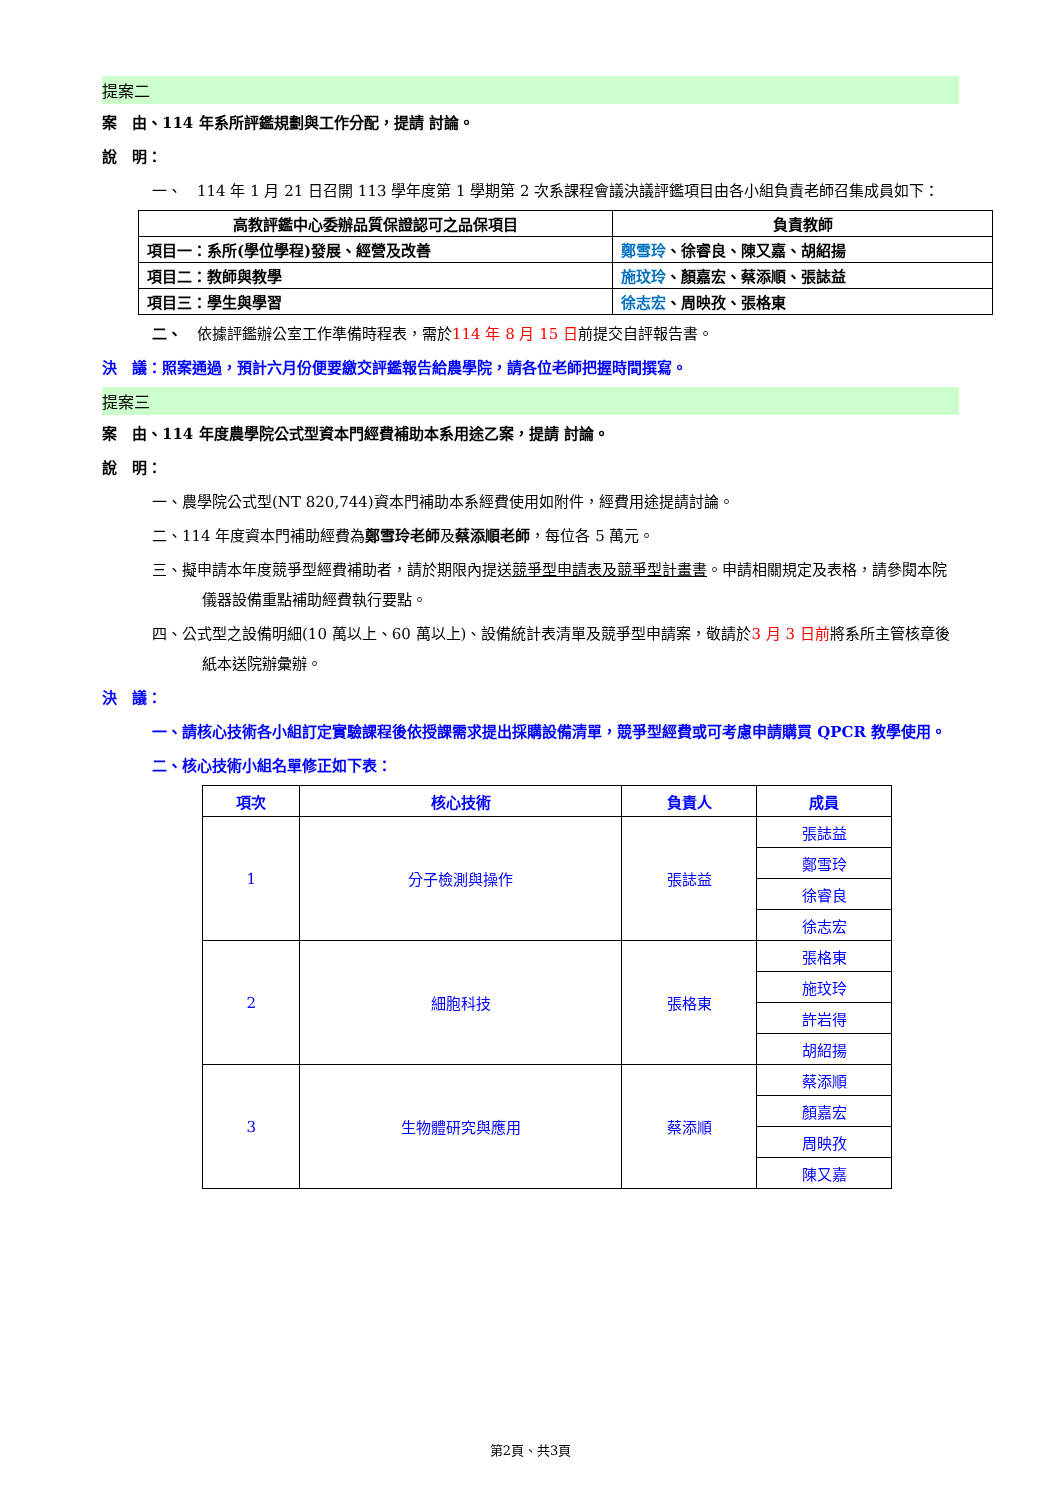提案二
案　由、114 年系所評鑑規劃與工作分配，提請 討論。
說　明：
一、　114 年 1 月 21 日召開 113 學年度第 1 學期第 2 次系課程會議決議評鑑項目由各小組負責老師召集成員如下：
| 高教評鑑中心委辦品質保證認可之品保項目 | 負責教師 |
| --- | --- |
| 項目一：系所(學位學程)發展、經營及改善 | 鄭雪玲 、徐睿良、陳又嘉、胡紹揚 |
| 項目二：教師與教學 | 施玟玲 、顏嘉宏、蔡添順、張誌益 |
| 項目三：學生與學習 | 徐志宏 、周映孜、張格東 |
二、　依據評鑑辦公室工作準備時程表，需於114 年 8 月 15 日前提交自評報告書。
決　議：照案通過，預計六月份便要繳交評鑑報告給農學院，請各位老師把握時間撰寫。
提案三
案　由、114 年度農學院公式型資本門經費補助本系用途乙案，提請 討論。
說　明：
一、農學院公式型(NT 820,744)資本門補助本系經費使用如附件，經費用途提請討論。
二、114 年度資本門補助經費為鄭雪玲老師及蔡添順老師，每位各 5 萬元。
三、擬申請本年度競爭型經費補助者，請於期限內提送競爭型申請表及競爭型計畫書。申請相關規定及表格，請參閱本院儀器設備重點補助經費執行要點。
四、公式型之設備明細(10 萬以上、60 萬以上)、設備統計表清單及競爭型申請案，敬請於3 月 3 日前將系所主管核章後紙本送院辦彙辦。
決　議：
一、請核心技術各小組訂定實驗課程後依授課需求提出採購設備清單，競爭型經費或可考慮申請購買 QPCR 教學使用。
二、核心技術小組名單修正如下表：
| 項次 | 核心技術 | 負責人 | 成員 |
| --- | --- | --- | --- |
| 1 | 分子檢測與操作 | 張誌益 | 張誌益 |
| | | | 鄭雪玲 |
| | | | 徐睿良 |
| | | | 徐志宏 |
| 2 | 細胞科技 | 張格東 | 張格東 |
| | | | 施玟玲 |
| | | | 許岩得 |
| | | | 胡紹揚 |
| 3 | 生物體研究與應用 | 蔡添順 | 蔡添順 |
| | | | 顏嘉宏 |
| | | | 周映孜 |
| | | | 陳又嘉 |
第2頁、共3頁